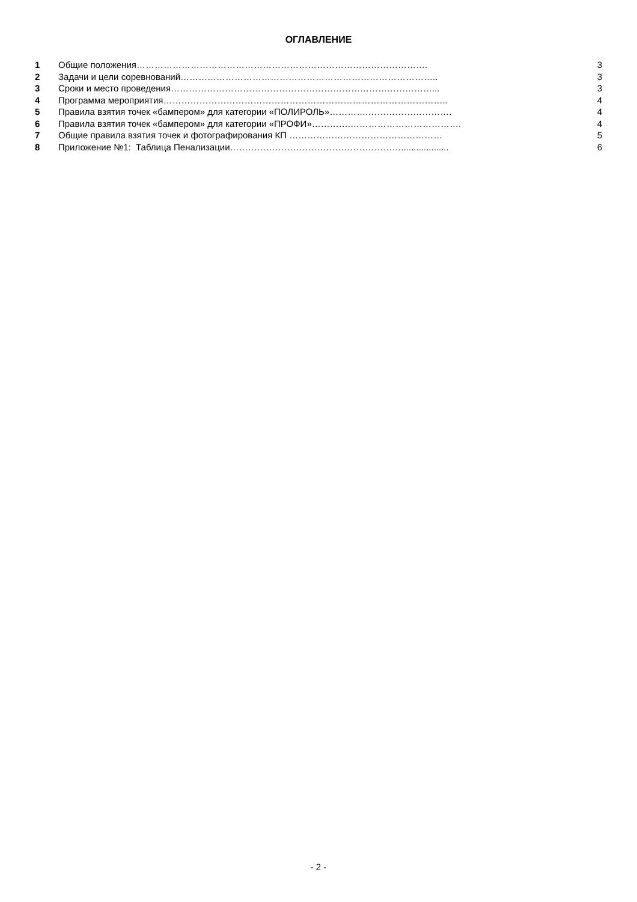ОГЛАВЛЕНИЕ
1 Общие положения……………………………………………………………………………………. 3
2 Задачи и цели соревнований………………………………………………………………………….. 3
3 Сроки и место проведения……………………………………………………………………………... 3
4 Программа мероприятия………………………………………………………………………………….. 4
5 Правила взятия точек «бампером» для категории «ПОЛИРОЛЬ»………….………………………. 4
6 Правила взятия точек «бампером» для категории «ПРОФИ»………….………………………………. 4
7 Общие правила взятия точек и фотографирования КП …………………………………………… 5
8 Приложение №1: Таблица Пенализации…………………………………………………................... 6
- 2 -